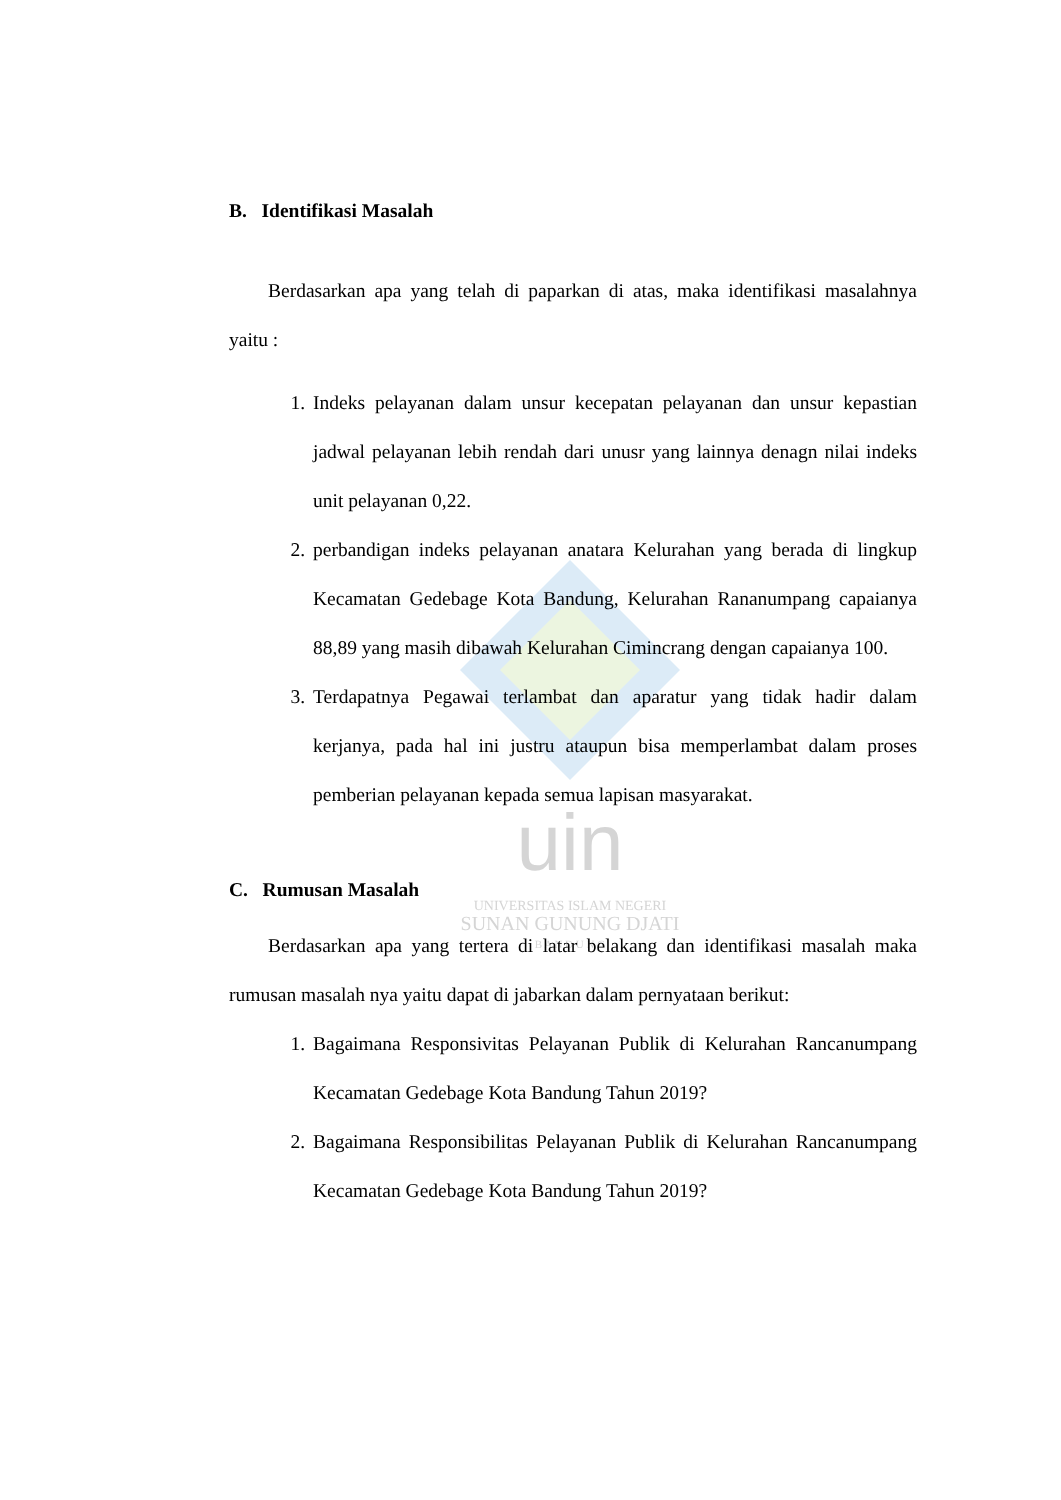uin
UNIVERSITAS ISLAM NEGERI
SUNAN GUNUNG DJATI
B A N D U N G
B. Identifikasi Masalah
Berdasarkan apa yang telah di paparkan di atas, maka identifikasi masalahnya yaitu :
1. Indeks pelayanan dalam unsur kecepatan pelayanan dan unsur kepastian jadwal pelayanan lebih rendah dari unusr yang lainnya denagn nilai indeks unit pelayanan 0,22.
2. perbandigan indeks pelayanan anatara Kelurahan yang berada di lingkup Kecamatan Gedebage Kota Bandung, Kelurahan Rananumpang capaianya 88,89 yang masih dibawah Kelurahan Cimincrang dengan capaianya 100.
3. Terdapatnya Pegawai terlambat dan aparatur yang tidak hadir dalam kerjanya, pada hal ini justru ataupun bisa memperlambat dalam proses pemberian pelayanan kepada semua lapisan masyarakat.
C. Rumusan Masalah
Berdasarkan apa yang tertera di latar belakang dan identifikasi masalah maka rumusan masalah nya yaitu dapat di jabarkan dalam pernyataan berikut:
1. Bagaimana Responsivitas Pelayanan Publik di Kelurahan Rancanumpang Kecamatan Gedebage Kota Bandung Tahun 2019?
2. Bagaimana Responsibilitas Pelayanan Publik di Kelurahan Rancanumpang Kecamatan Gedebage Kota Bandung Tahun 2019?